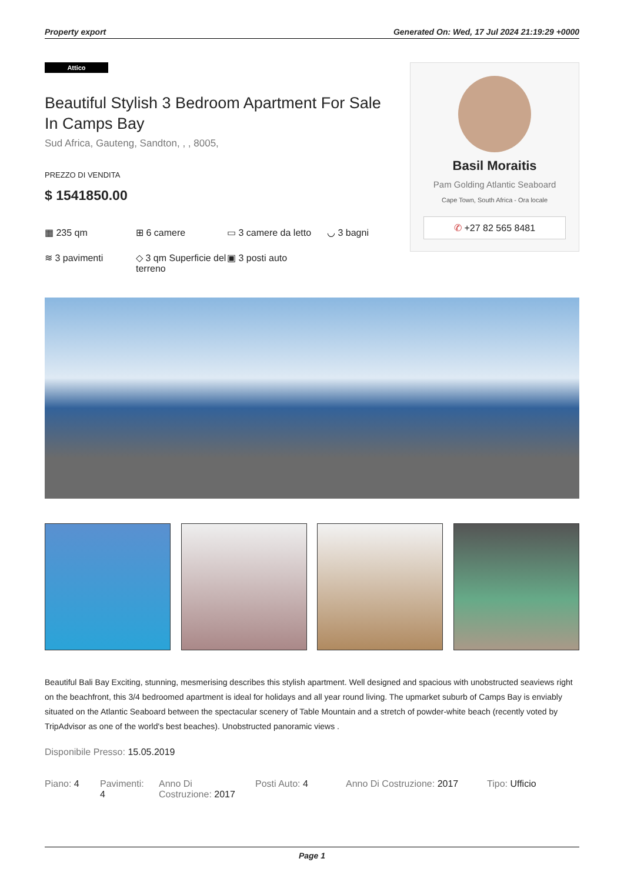Property export Generated On: Wed, 17 Jul 2024 21:19:29 +0000
Attico
Beautiful Stylish 3 Bedroom Apartment For Sale In Camps Bay
Sud Africa, Gauteng, Sandton, , , 8005,
PREZZO DI VENDITA
$ 1541850.00
▦ 235 qm
⊞ 6 camere
▭ 3 camere da letto
◡ 3 bagni
≋ 3 pavimenti
◇ 3 qm Superficie del terreno
▣ 3 posti auto
Basil Moraitis
Pam Golding Atlantic Seaboard
Cape Town, South Africa - Ora locale
✆ +27 82 565 8481
Beautiful Bali Bay Exciting, stunning, mesmerising describes this stylish apartment. Well designed and spacious with unobstructed seaviews right on the beachfront, this 3/4 bedroomed apartment is ideal for holidays and all year round living. The upmarket suburb of Camps Bay is enviably situated on the Atlantic Seaboard between the spectacular scenery of Table Mountain and a stretch of powder-white beach (recently voted by TripAdvisor as one of the world's best beaches). Unobstructed panoramic views .
Disponibile Presso: 15.05.2019
Piano: 4 Pavimenti: 4
Anno Di Costruzione: 2017
Posti Auto: 4 Anno Di Costruzione: 2017
Tipo: Ufficio
Page 1